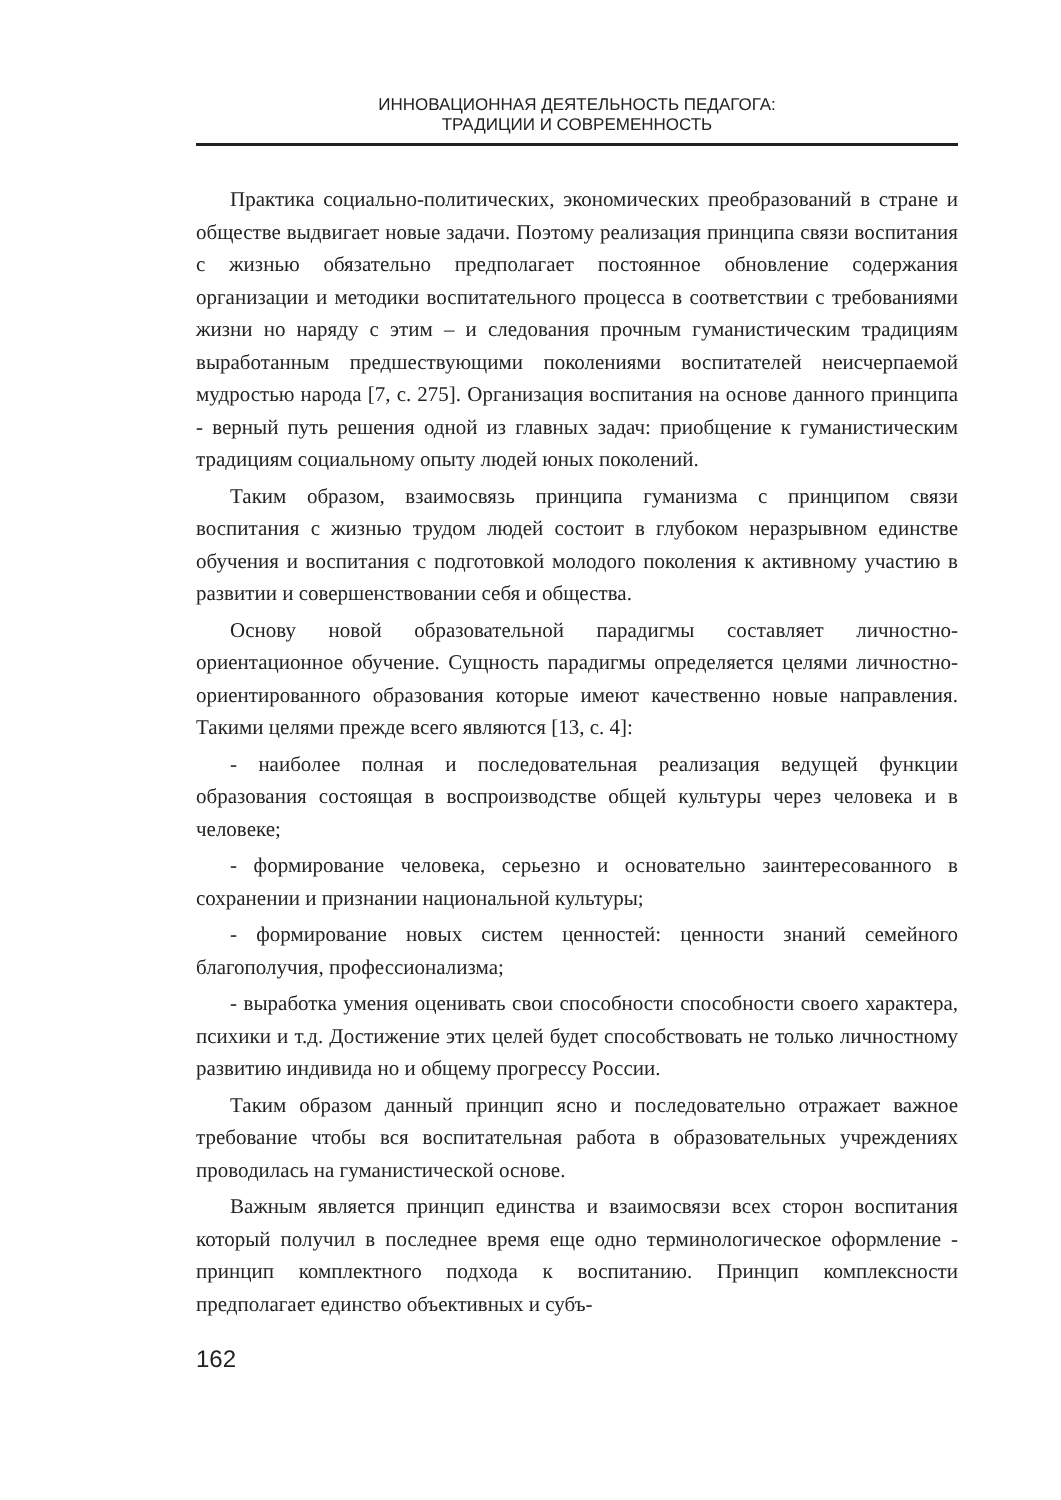ИННОВАЦИОННАЯ ДЕЯТЕЛЬНОСТЬ ПЕДАГОГА:
ТРАДИЦИИ И СОВРЕМЕННОСТЬ
Практика социально-политических, экономических преобразований в стране и обществе выдвигает новые задачи. Поэтому реализация принципа связи воспитания с жизнью обязательно предполагает постоянное обновление содержания организации и методики воспитательного процесса в соответствии с требованиями жизни но наряду с этим – и следования прочным гуманистическим традициям выработанным предшествующими поколениями воспитателей неисчерпаемой мудростью народа [7, с. 275]. Организация воспитания на основе данного принципа - верный путь решения одной из главных задач: приобщение к гуманистическим традициям социальному опыту людей юных поколений.
Таким образом, взаимосвязь принципа гуманизма с принципом связи воспитания с жизнью трудом людей состоит в глубоком неразрывном единстве обучения и воспитания с подготовкой молодого поколения к активному участию в развитии и совершенствовании себя и общества.
Основу новой образовательной парадигмы составляет личностно-ориентационное обучение. Сущность парадигмы определяется целями личностно-ориентированного образования которые имеют качественно новые направления. Такими целями прежде всего являются [13, с. 4]:
- наиболее полная и последовательная реализация ведущей функции образования состоящая в воспроизводстве общей культуры через человека и в человеке;
- формирование человека, серьезно и основательно заинтересованного в сохранении и признании национальной культуры;
- формирование новых систем ценностей: ценности знаний семейного благополучия, профессионализма;
- выработка умения оценивать свои способности способности своего характера, психики и т.д. Достижение этих целей будет способствовать не только личностному развитию индивида но и общему прогрессу России.
Таким образом данный принцип ясно и последовательно отражает важное требование чтобы вся воспитательная работа в образовательных учреждениях проводилась на гуманистической основе.
Важным является принцип единства и взаимосвязи всех сторон воспитания который получил в последнее время еще одно терминологическое оформление - принцип комплектного подхода к воспитанию. Принцип комплексности предполагает единство объективных и субъ-
162